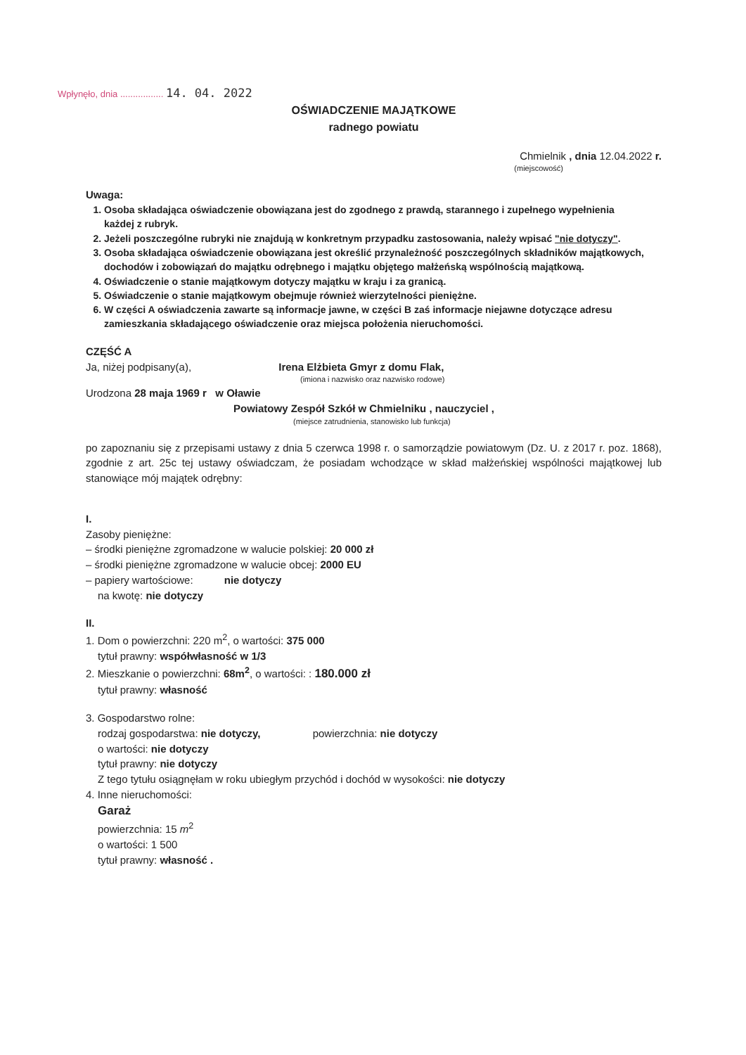Wpłynęło, dnia ................. 14. 04. 2022
OŚWIADCZENIE MAJĄTKOWE
radnego powiatu
Chmielnik , dnia 12.04.2022 r.
(miejscowość)
Uwaga:
1. Osoba składająca oświadczenie obowiązana jest do zgodnego z prawdą, starannego i zupełnego wypełnienia
każdej z rubryk.
2. Jeżeli poszczególne rubryki nie znajdują w konkretnym przypadku zastosowania, należy wpisać "nie dotyczy".
3. Osoba składająca oświadczenie obowiązana jest określić przynależność poszczególnych składników majątkowych, dochodów i zobowiązań do majątku odrębnego i majątku objętego małżeńską wspólnością majątkową.
4. Oświadczenie o stanie majątkowym dotyczy majątku w kraju i za granicą.
5. Oświadczenie o stanie majątkowym obejmuje również wierzytelności pieniężne.
6. W części A oświadczenia zawarte są informacje jawne, w części B zaś informacje niejawne dotyczące adresu
zamieszkania składającego oświadczenie oraz miejsca położenia nieruchomości.
CZĘŚĆ A
Ja, niżej podpisany(a), Irena Elżbieta Gmyr z domu Flak,
(imiona i nazwisko oraz nazwisko rodowe)
Urodzona 28 maja 1969 r w Oławie
Powiatowy Zespół Szkół w Chmielniku , nauczyciel ,
(miejsce zatrudnienia, stanowisko lub funkcja)
po zapoznaniu się z przepisami ustawy z dnia 5 czerwca 1998 r. o samorządzie powiatowym (Dz. U. z 2017 r. poz. 1868), zgodnie z art. 25c tej ustawy oświadczam, że posiadam wchodzące w skład małżeńskiej wspólności majątkowej lub stanowiące mój majątek odrębny:
I.
Zasoby pieniężne:
– środki pieniężne zgromadzone w walucie polskiej: 20 000 zł
– środki pieniężne zgromadzone w walucie obcej: 2000 EU
– papiery wartościowe: nie dotyczy
na kwotę: nie dotyczy
II.
1. Dom o powierzchni: 220 m<sup>2</sup>, o wartości: 375 000
tytuł prawny: współwłasność w 1/3
2. Mieszkanie o powierzchni: 68m<sup>2</sup>, o wartości: : 180.000 zł
tytuł prawny: własność
3. Gospodarstwo rolne:
rodzaj gospodarstwa: nie dotyczy, powierzchnia: nie dotyczy
o wartości: nie dotyczy
tytuł prawny: nie dotyczy
Z tego tytułu osiągnęłam w roku ubiegłym przychód i dochód w wysokości: nie dotyczy
4. Inne nieruchomości:
Garaż
powierzchnia: 15 m<sup>2</sup>
o wartości: 1 500
tytuł prawny: własność .